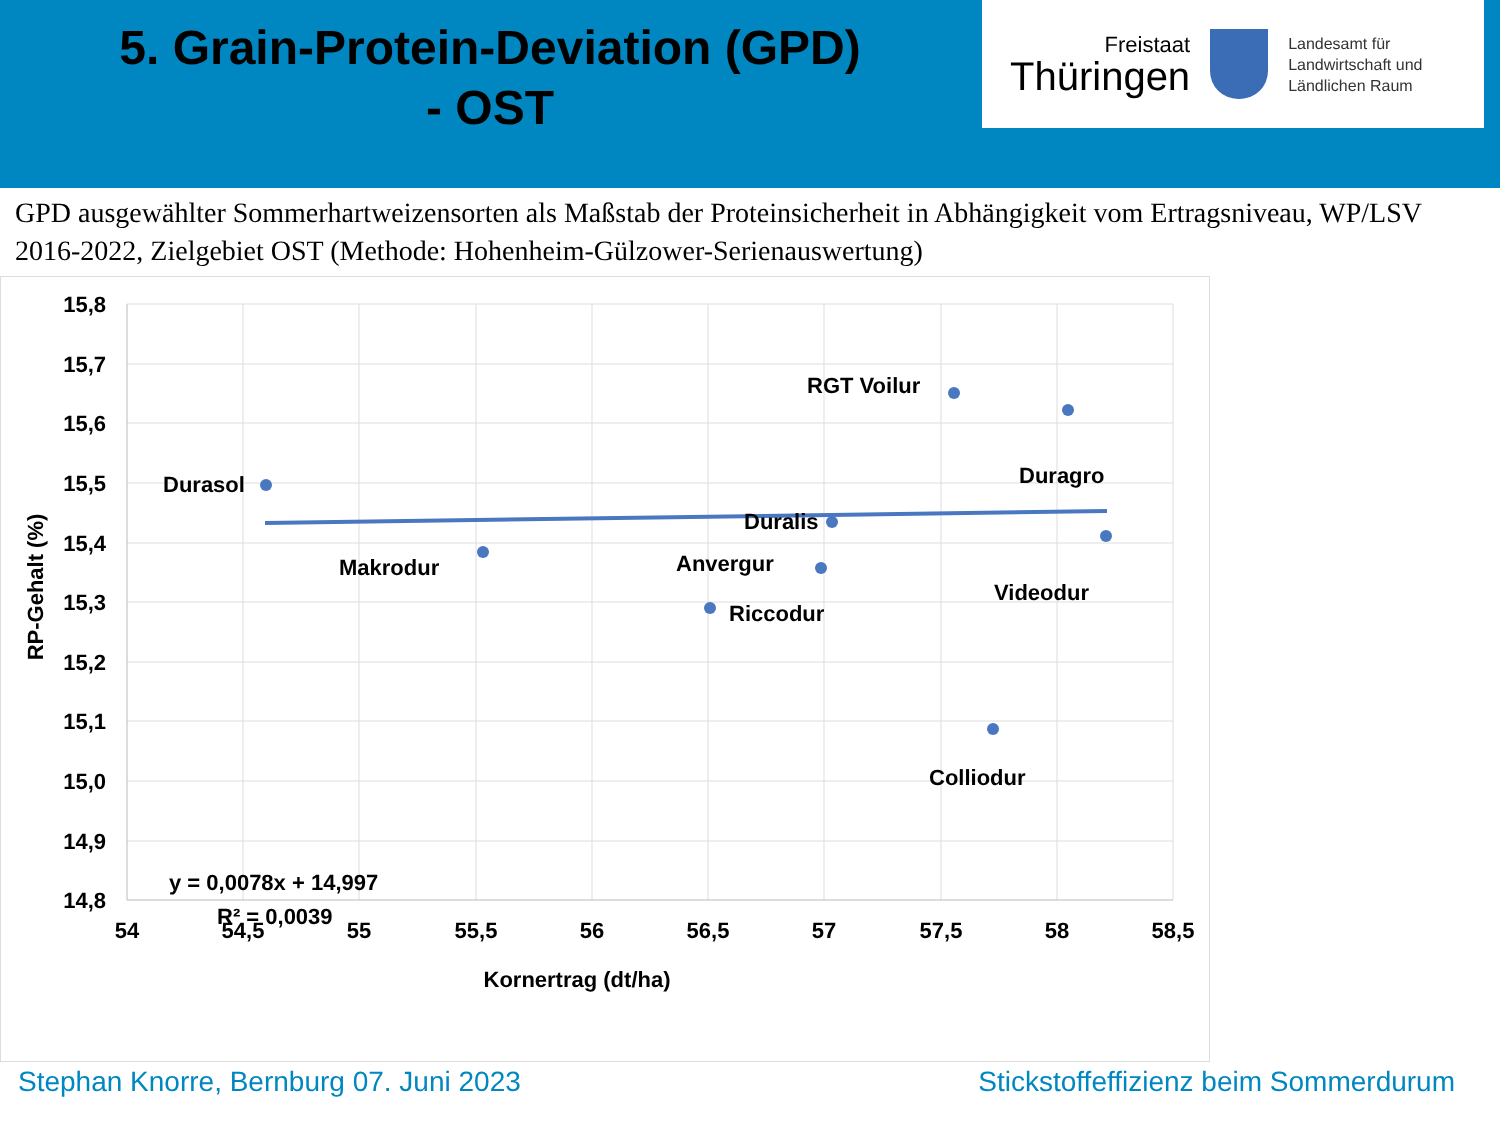5. Grain-Protein-Deviation (GPD)
- OST
Freistaat
Thüringen
Landesamt für
Landwirtschaft und
Ländlichen Raum
GPD ausgewählter Sommerhartweizensorten als Maßstab der Proteinsicherheit in Abhängigkeit vom Ertragsniveau, WP/LSV 2016-2022, Zielgebiet OST (Methode: Hohenheim-Gülzower-Serienauswertung)
15,8
15,7
15,6
15,5
15,4
15,3
15,2
15,1
15,0
14,9
14,8
54
54,5
55
55,5
56
56,5
57
57,5
58
58,5
Kornertrag (dt/ha)
RP-Gehalt (%)
Durasol
Makrodur
RGT Voilur
Duragro
Duralis
Anvergur
Riccodur
Videodur
Colliodur
y = 0,0078x + 14,997
R² = 0,0039
Stephan Knorre, Bernburg 07. Juni 2023 Stickstoffeffizienz beim Sommerdurum